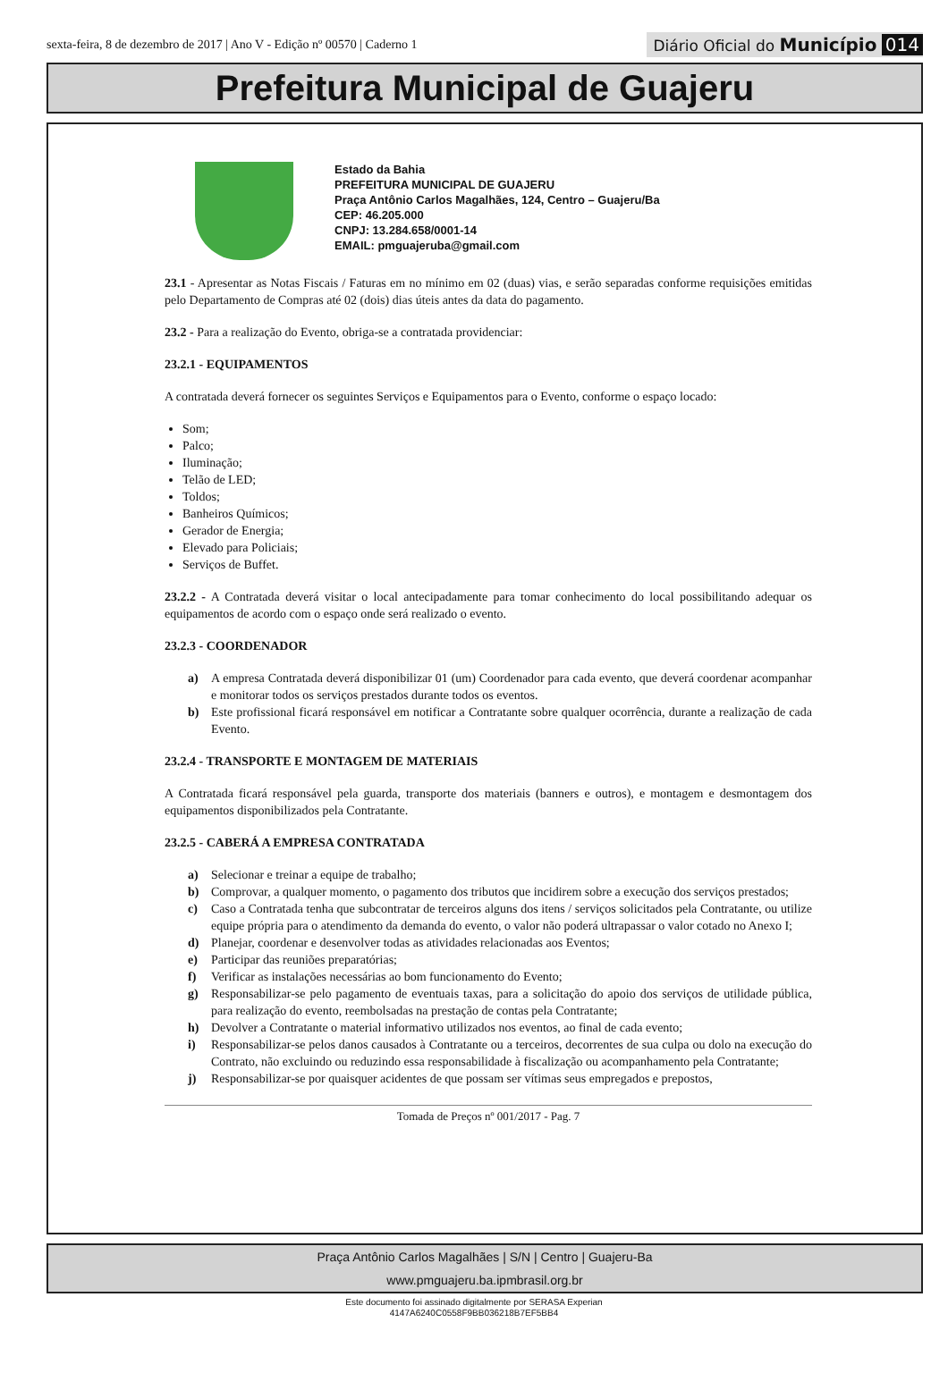sexta-feira, 8 de dezembro de 2017 | Ano V - Edição nº 00570 | Caderno 1 Diário Oficial do Município 014
Prefeitura Municipal de Guajeru
Estado da Bahia
PREFEITURA MUNICIPAL DE GUAJERU
Praça Antônio Carlos Magalhães, 124, Centro – Guajeru/Ba
CEP: 46.205.000
CNPJ: 13.284.658/0001-14
EMAIL: pmguajeruba@gmail.com
23.1 - Apresentar as Notas Fiscais / Faturas em no mínimo em 02 (duas) vias, e serão separadas conforme requisições emitidas pelo Departamento de Compras até 02 (dois) dias úteis antes da data do pagamento.
23.2 - Para a realização do Evento, obriga-se a contratada providenciar:
23.2.1 - EQUIPAMENTOS
A contratada deverá fornecer os seguintes Serviços e Equipamentos para o Evento, conforme o espaço locado:
Som;
Palco;
Iluminação;
Telão de LED;
Toldos;
Banheiros Químicos;
Gerador de Energia;
Elevado para Policiais;
Serviços de Buffet.
23.2.2 - A Contratada deverá visitar o local antecipadamente para tomar conhecimento do local possibilitando adequar os equipamentos de acordo com o espaço onde será realizado o evento.
23.2.3 - COORDENADOR
a) A empresa Contratada deverá disponibilizar 01 (um) Coordenador para cada evento, que deverá coordenar acompanhar e monitorar todos os serviços prestados durante todos os eventos.
b) Este profissional ficará responsável em notificar a Contratante sobre qualquer ocorrência, durante a realização de cada Evento.
23.2.4 - TRANSPORTE E MONTAGEM DE MATERIAIS
A Contratada ficará responsável pela guarda, transporte dos materiais (banners e outros), e montagem e desmontagem dos equipamentos disponibilizados pela Contratante.
23.2.5 - CABERÁ A EMPRESA CONTRATADA
a) Selecionar e treinar a equipe de trabalho;
b) Comprovar, a qualquer momento, o pagamento dos tributos que incidirem sobre a execução dos serviços prestados;
c) Caso a Contratada tenha que subcontratar de terceiros alguns dos itens / serviços solicitados pela Contratante, ou utilize equipe própria para o atendimento da demanda do evento, o valor não poderá ultrapassar o valor cotado no Anexo I;
d) Planejar, coordenar e desenvolver todas as atividades relacionadas aos Eventos;
e) Participar das reuniões preparatórias;
f) Verificar as instalações necessárias ao bom funcionamento do Evento;
g) Responsabilizar-se pelo pagamento de eventuais taxas, para a solicitação do apoio dos serviços de utilidade pública, para realização do evento, reembolsadas na prestação de contas pela Contratante;
h) Devolver a Contratante o material informativo utilizados nos eventos, ao final de cada evento;
i) Responsabilizar-se pelos danos causados à Contratante ou a terceiros, decorrentes de sua culpa ou dolo na execução do Contrato, não excluindo ou reduzindo essa responsabilidade à fiscalização ou acompanhamento pela Contratante;
j) Responsabilizar-se por quaisquer acidentes de que possam ser vítimas seus empregados e prepostos,
Tomada de Preços nº 001/2017 - Pag. 7
Praça Antônio Carlos Magalhães | S/N | Centro | Guajeru-Ba
www.pmguajeru.ba.ipmbrasil.org.br
Este documento foi assinado digitalmente por SERASA Experian
4147A6240C0558F9BB036218B7EF5BB4